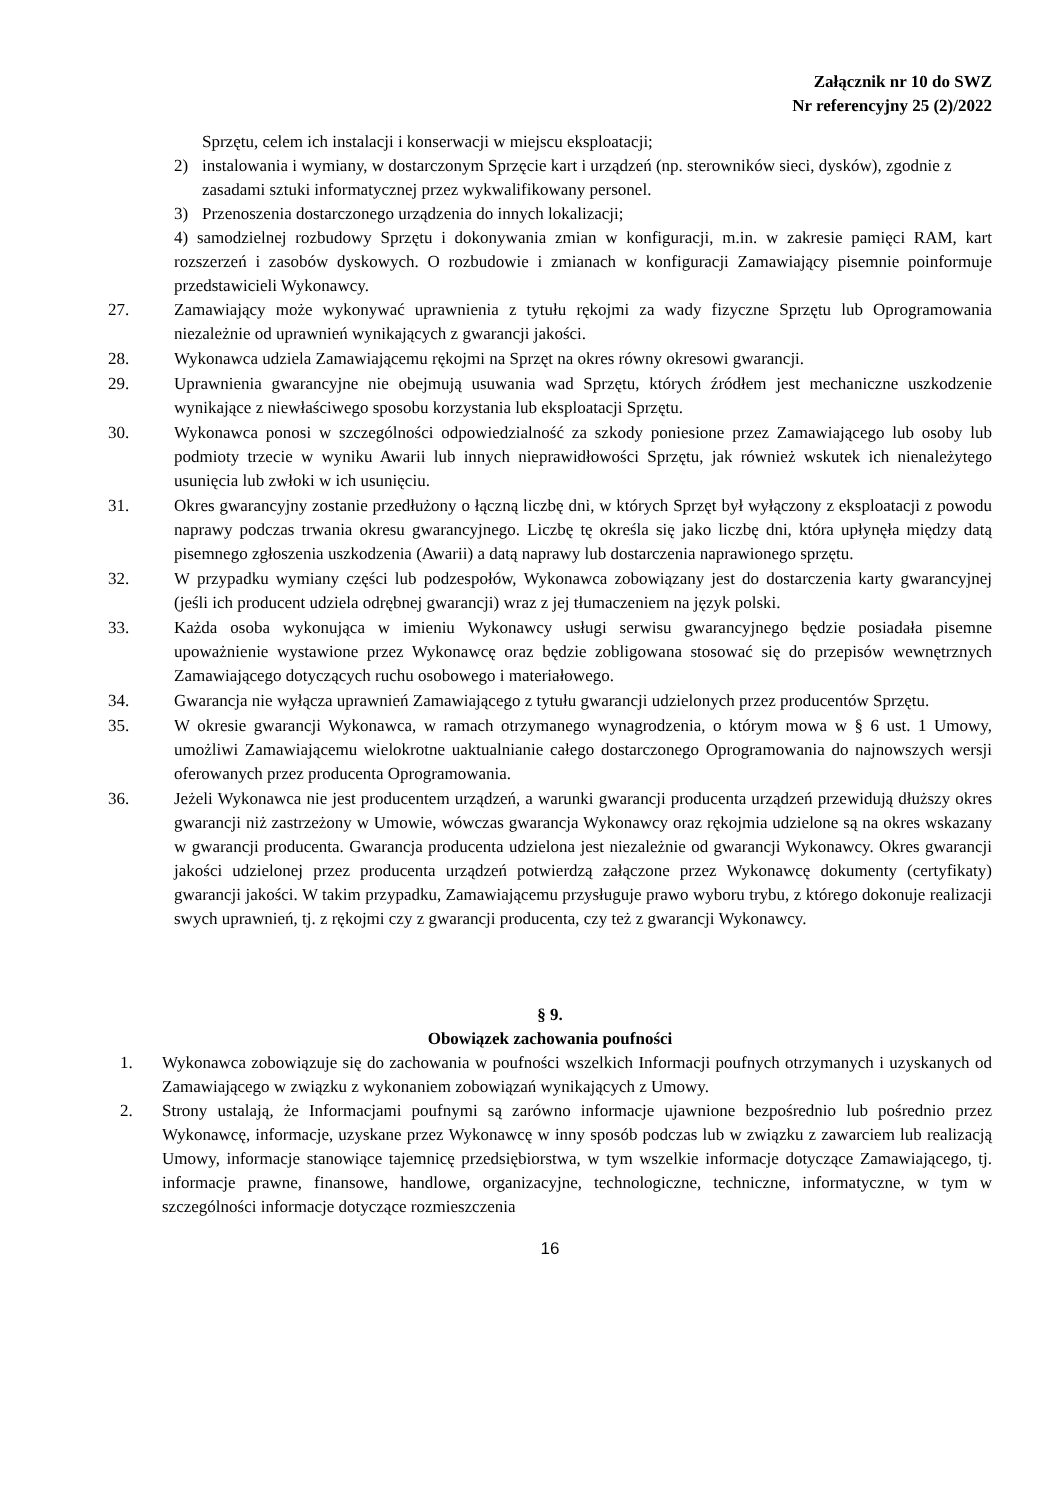Załącznik nr 10 do SWZ
Nr referencyjny 25 (2)/2022
Sprzętu, celem ich instalacji i konserwacji w miejscu eksploatacji;
2) instalowania i wymiany, w dostarczonym Sprzęcie kart i urządzeń (np. sterowników sieci, dysków), zgodnie z zasadami sztuki informatycznej przez wykwalifikowany personel.
3) Przenoszenia dostarczonego urządzenia do innych lokalizacji;
4) samodzielnej rozbudowy Sprzętu i dokonywania zmian w konfiguracji, m.in. w zakresie pamięci RAM, kart rozszerzeń i zasobów dyskowych. O rozbudowie i zmianach w konfiguracji Zamawiający pisemnie poinformuje przedstawicieli Wykonawcy.
27. Zamawiający może wykonywać uprawnienia z tytułu rękojmi za wady fizyczne Sprzętu lub Oprogramowania niezależnie od uprawnień wynikających z gwarancji jakości.
28. Wykonawca udziela Zamawiającemu rękojmi na Sprzęt na okres równy okresowi gwarancji.
29. Uprawnienia gwarancyjne nie obejmują usuwania wad Sprzętu, których źródłem jest mechaniczne uszkodzenie wynikające z niewłaściwego sposobu korzystania lub eksploatacji Sprzętu.
30. Wykonawca ponosi w szczególności odpowiedzialność za szkody poniesione przez Zamawiającego lub osoby lub podmioty trzecie w wyniku Awarii lub innych nieprawidłowości Sprzętu, jak również wskutek ich nienależytego usunięcia lub zwłoki w ich usunięciu.
31. Okres gwarancyjny zostanie przedłużony o łączną liczbę dni, w których Sprzęt był wyłączony z eksploatacji z powodu naprawy podczas trwania okresu gwarancyjnego. Liczbę tę określa się jako liczbę dni, która upłynęła między datą pisemnego zgłoszenia uszkodzenia (Awarii) a datą naprawy lub dostarczenia naprawionego sprzętu.
32. W przypadku wymiany części lub podzespołów, Wykonawca zobowiązany jest do dostarczenia karty gwarancyjnej (jeśli ich producent udziela odrębnej gwarancji) wraz z jej tłumaczeniem na język polski.
33. Każda osoba wykonująca w imieniu Wykonawcy usługi serwisu gwarancyjnego będzie posiadała pisemne upoważnienie wystawione przez Wykonawcę oraz będzie zobligowana stosować się do przepisów wewnętrznych Zamawiającego dotyczących ruchu osobowego i materiałowego.
34. Gwarancja nie wyłącza uprawnień Zamawiającego z tytułu gwarancji udzielonych przez producentów Sprzętu.
35. W okresie gwarancji Wykonawca, w ramach otrzymanego wynagrodzenia, o którym mowa w § 6 ust. 1 Umowy, umożliwi Zamawiającemu wielokrotne uaktualnianie całego dostarczonego Oprogramowania do najnowszych wersji oferowanych przez producenta Oprogramowania.
36. Jeżeli Wykonawca nie jest producentem urządzeń, a warunki gwarancji producenta urządzeń przewidują dłuższy okres gwarancji niż zastrzeżony w Umowie, wówczas gwarancja Wykonawcy oraz rękojmia udzielone są na okres wskazany w gwarancji producenta. Gwarancja producenta udzielona jest niezależnie od gwarancji Wykonawcy. Okres gwarancji jakości udzielonej przez producenta urządzeń potwierdzą załączone przez Wykonawcę dokumenty (certyfikaty) gwarancji jakości. W takim przypadku, Zamawiającemu przysługuje prawo wyboru trybu, z którego dokonuje realizacji swych uprawnień, tj. z rękojmi czy z gwarancji producenta, czy też z gwarancji Wykonawcy.
§ 9.
Obowiązek zachowania poufności
1. Wykonawca zobowiązuje się do zachowania w poufności wszelkich Informacji poufnych otrzymanych i uzyskanych od Zamawiającego w związku z wykonaniem zobowiązań wynikających z Umowy.
2. Strony ustalają, że Informacjami poufnymi są zarówno informacje ujawnione bezpośrednio lub pośrednio przez Wykonawcę, informacje, uzyskane przez Wykonawcę w inny sposób podczas lub w związku z zawarciem lub realizacją Umowy, informacje stanowiące tajemnicę przedsiębiorstwa, w tym wszelkie informacje dotyczące Zamawiającego, tj. informacje prawne, finansowe, handlowe, organizacyjne, technologiczne, techniczne, informatyczne, w tym w szczególności informacje dotyczące rozmieszczenia
16